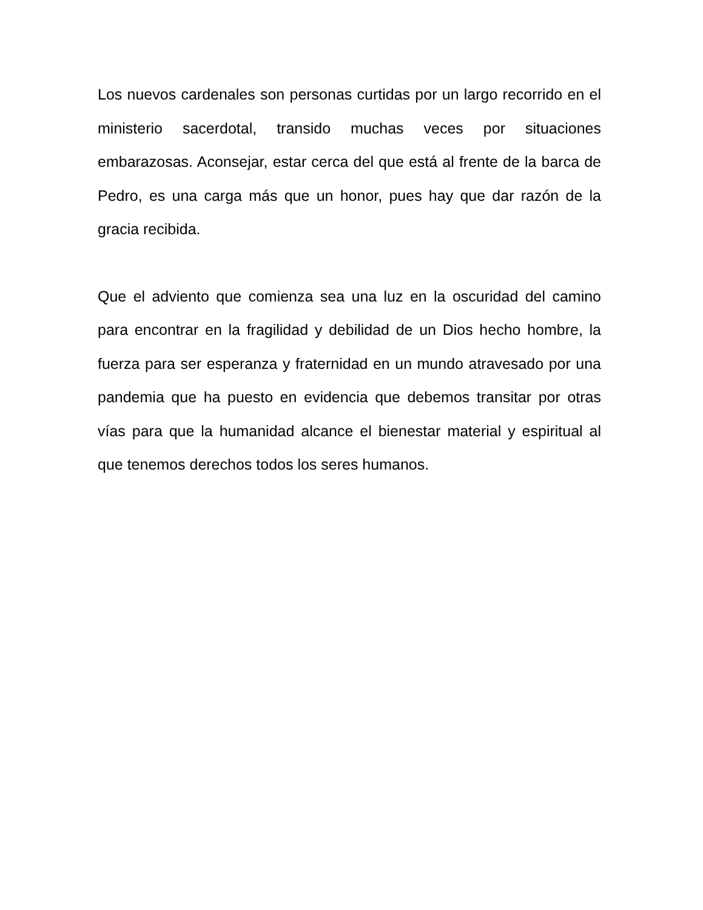Los nuevos cardenales son personas curtidas por un largo recorrido en el ministerio sacerdotal, transido muchas veces por situaciones embarazosas. Aconsejar, estar cerca del que está al frente de la barca de Pedro, es una carga más que un honor, pues hay que dar razón de la gracia recibida.
Que el adviento que comienza sea una luz en la oscuridad del camino para encontrar en la fragilidad y debilidad de un Dios hecho hombre, la fuerza para ser esperanza y fraternidad en un mundo atravesado por una pandemia que ha puesto en evidencia que debemos transitar por otras vías para que la humanidad alcance el bienestar material y espiritual al que tenemos derechos todos los seres humanos.